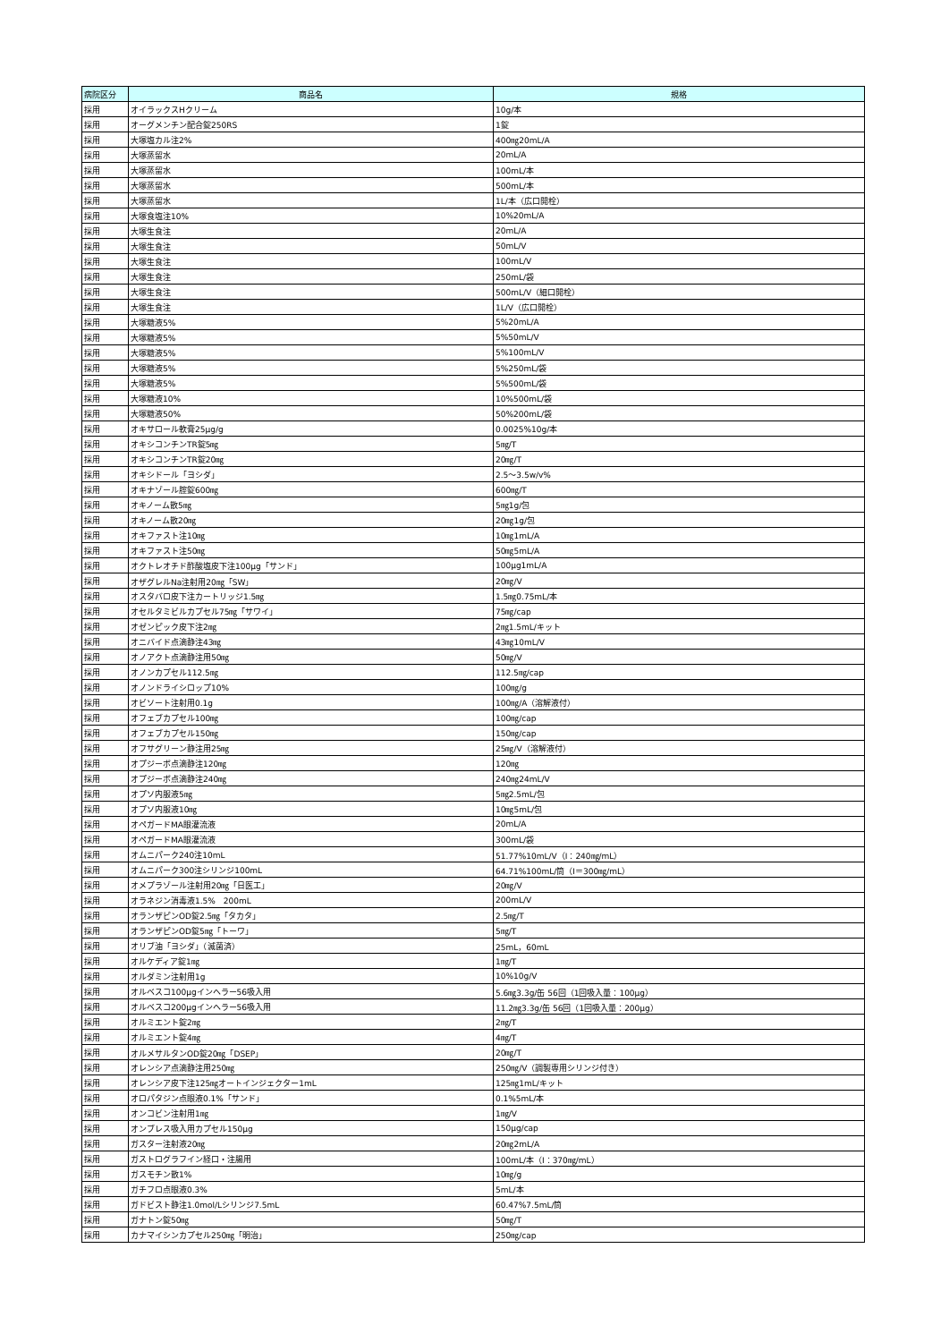| 病院区分 | 商品名 | 規格 |
| --- | --- | --- |
| 採用 | オイラックスHクリーム | 10g/本 |
| 採用 | オーグメンチン配合錠250RS | 1錠 |
| 採用 | 大塚塩カル注2% | 400㎎20mL/A |
| 採用 | 大塚蒸留水 | 20mL/A |
| 採用 | 大塚蒸留水 | 100mL/本 |
| 採用 | 大塚蒸留水 | 500mL/本 |
| 採用 | 大塚蒸留水 | 1L/本（広口開栓） |
| 採用 | 大塚食塩注10% | 10%20mL/A |
| 採用 | 大塚生食注 | 20mL/A |
| 採用 | 大塚生食注 | 50mL/V |
| 採用 | 大塚生食注 | 100mL/V |
| 採用 | 大塚生食注 | 250mL/袋 |
| 採用 | 大塚生食注 | 500mL/V（細口開栓） |
| 採用 | 大塚生食注 | 1L/V（広口開栓） |
| 採用 | 大塚糖液5% | 5%20mL/A |
| 採用 | 大塚糖液5% | 5%50mL/V |
| 採用 | 大塚糖液5% | 5%100mL/V |
| 採用 | 大塚糖液5% | 5%250mL/袋 |
| 採用 | 大塚糖液5% | 5%500mL/袋 |
| 採用 | 大塚糖液10% | 10%500mL/袋 |
| 採用 | 大塚糖液50% | 50%200mL/袋 |
| 採用 | オキサロール軟膏25μg/g | 0.0025%10g/本 |
| 採用 | オキシコンチンTR錠5㎎ | 5㎎/T |
| 採用 | オキシコンチンTR錠20㎎ | 20㎎/T |
| 採用 | オキシドール「ヨシダ」 | 2.5～3.5w/v% |
| 採用 | オキナゾール腟錠600㎎ | 600㎎/T |
| 採用 | オキノーム散5㎎ | 5㎎1g/包 |
| 採用 | オキノーム散20㎎ | 20㎎1g/包 |
| 採用 | オキファスト注10㎎ | 10㎎1mL/A |
| 採用 | オキファスト注50㎎ | 50㎎5mL/A |
| 採用 | オクトレオチド酢酸塩皮下注100μg「サンド」 | 100μg1mL/A |
| 採用 | オザグレルNa注射用20㎎「SW」 | 20㎎/V |
| 採用 | オスタバロ皮下注カートリッジ1.5㎎ | 1.5㎎0.75mL/本 |
| 採用 | オセルタミビルカプセル75㎎「サワイ」 | 75㎎/cap |
| 採用 | オゼンピック皮下注2㎎ | 2㎎1.5mL/キット |
| 採用 | オニバイド点滴静注43㎎ | 43㎎10mL/V |
| 採用 | オノアクト点滴静注用50㎎ | 50㎎/V |
| 採用 | オノンカプセル112.5㎎ | 112.5㎎/cap |
| 採用 | オノンドライシロップ10% | 100㎎/g |
| 採用 | オビソート注射用0.1g | 100㎎/A（溶解液付） |
| 採用 | オフェブカプセル100㎎ | 100㎎/cap |
| 採用 | オフェブカプセル150㎎ | 150㎎/cap |
| 採用 | オフサグリーン静注用25㎎ | 25㎎/V（溶解液付） |
| 採用 | オプジーボ点滴静注120㎎ | 120㎎ |
| 採用 | オプジーボ点滴静注240㎎ | 240㎎24mL/V |
| 採用 | オプソ内服液5㎎ | 5㎎2.5mL/包 |
| 採用 | オプソ内服液10㎎ | 10㎎5mL/包 |
| 採用 | オペガードMA眼灌流液 | 20mL/A |
| 採用 | オペガードMA眼灌流液 | 300mL/袋 |
| 採用 | オムニパーク240注10mL | 51.77%10mL/V（I：240㎎/mL） |
| 採用 | オムニパーク300注シリンジ100mL | 64.71%100mL/筒（I＝300㎎/mL） |
| 採用 | オメプラゾール注射用20㎎「日医工」 | 20㎎/V |
| 採用 | オラネジン消毒液1.5% 200mL | 200mL/V |
| 採用 | オランザピンOD錠2.5㎎「タカタ」 | 2.5㎎/T |
| 採用 | オランザピンOD錠5㎎「トーワ」 | 5㎎/T |
| 採用 | オリブ油「ヨシダ」（滅菌済） | 25mL，60mL |
| 採用 | オルケディア錠1㎎ | 1㎎/T |
| 採用 | オルダミン注射用1g | 10%10g/V |
| 採用 | オルベスコ100μgインヘラー56吸入用 | 5.6㎎3.3g/缶 56回（1回吸入量：100μg） |
| 採用 | オルベスコ200μgインヘラー56吸入用 | 11.2㎎3.3g/缶 56回（1回吸入量：200μg） |
| 採用 | オルミエント錠2㎎ | 2㎎/T |
| 採用 | オルミエント錠4㎎ | 4㎎/T |
| 採用 | オルメサルタンOD錠20㎎「DSEP」 | 20㎎/T |
| 採用 | オレンシア点滴静注用250㎎ | 250㎎/V（調製専用シリンジ付き） |
| 採用 | オレンシア皮下注125㎎オートインジェクター1mL | 125㎎1mL/キット |
| 採用 | オロパタジン点眼液0.1%「サンド」 | 0.1%5mL/本 |
| 採用 | オンコビン注射用1㎎ | 1㎎/V |
| 採用 | オンブレス吸入用カプセル150μg | 150μg/cap |
| 採用 | ガスター注射液20㎎ | 20㎎2mL/A |
| 採用 | ガストログラフイン経口・注腸用 | 100mL/本（I：370㎎/mL） |
| 採用 | ガスモチン散1% | 10㎎/g |
| 採用 | ガチフロ点眼液0.3% | 5mL/本 |
| 採用 | ガドビスト静注1.0mol/Lシリンジ7.5mL | 60.47%7.5mL/筒 |
| 採用 | ガナトン錠50㎎ | 50㎎/T |
| 採用 | カナマイシンカプセル250㎎「明治」 | 250㎎/cap |